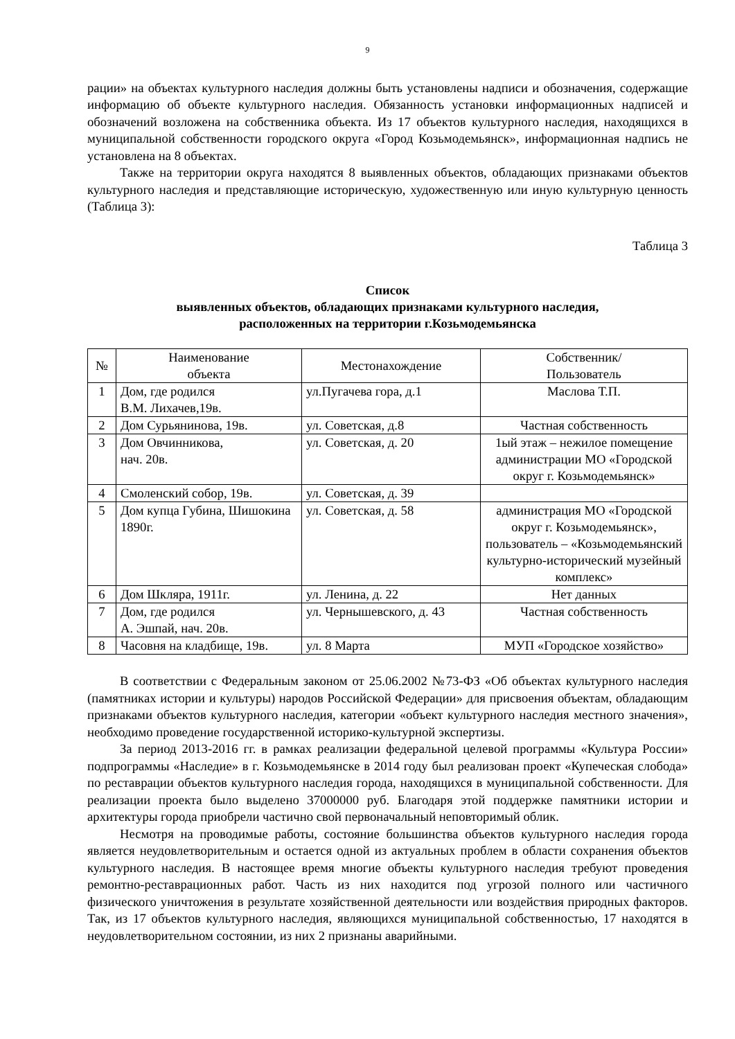9
рации» на объектах культурного наследия должны быть установлены надписи и обозначения, содержащие информацию об объекте культурного наследия. Обязанность установки информационных надписей и обозначений возложена на собственника объекта. Из 17 объектов культурного наследия, находящихся в муниципальной собственности городского округа «Город Козьмодемьянск», информационная надпись не установлена на 8 объектах.
Также на территории округа находятся 8 выявленных объектов, обладающих признаками объектов культурного наследия и представляющие историческую, художественную или иную культурную ценность (Таблица 3):
Таблица 3
Список
выявленных объектов, обладающих признаками культурного наследия,
расположенных на территории г.Козьмодемьянска
| № | Наименование объекта | Местонахождение | Собственник/ Пользователь |
| --- | --- | --- | --- |
| 1 | Дом, где родился В.М. Лихачев,19в. | ул.Пугачева гора, д.1 | Маслова Т.П. |
| 2 | Дом Сурьянинова, 19в. | ул. Советская, д.8 | Частная собственность |
| 3 | Дом Овчинникова, нач. 20в. | ул. Советская, д. 20 | 1ый этаж – нежилое помещение администрации МО «Городской округ г. Козьмодемьянск» |
| 4 | Смоленский собор, 19в. | ул. Советская, д. 39 | |
| 5 | Дом купца Губина, Шишокина 1890г. | ул. Советская, д. 58 | администрация МО «Городской округ г. Козьмодемьянск», пользователь – «Козьмодемьянский культурно-исторический музейный комплекс» |
| 6 | Дом Шкляра, 1911г. | ул. Ленина, д. 22 | Нет данных |
| 7 | Дом, где родился А. Эшпай, нач. 20в. | ул. Чернышевского, д. 43 | Частная собственность |
| 8 | Часовня на кладбище, 19в. | ул. 8 Марта | МУП «Городское хозяйство» |
В соответствии с Федеральным законом от 25.06.2002 №73-ФЗ «Об объектах культурного наследия (памятниках истории и культуры) народов Российской Федерации» для присвоения объектам, обладающим признаками объектов культурного наследия, категории «объект культурного наследия местного значения», необходимо проведение государственной историко-культурной экспертизы.
За период 2013-2016 гг. в рамках реализации федеральной целевой программы «Культура России» подпрограммы «Наследие» в г. Козьмодемьянске в 2014 году был реализован проект «Купеческая слобода» по реставрации объектов культурного наследия города, находящихся в муниципальной собственности. Для реализации проекта было выделено 37000000 руб. Благодаря этой поддержке памятники истории и архитектуры города приобрели частично свой первоначальный неповторимый облик.
Несмотря на проводимые работы, состояние большинства объектов культурного наследия города является неудовлетворительным и остается одной из актуальных проблем в области сохранения объектов культурного наследия. В настоящее время многие объекты культурного наследия требуют проведения ремонтно-реставрационных работ. Часть из них находится под угрозой полного или частичного физического уничтожения в результате хозяйственной деятельности или воздействия природных факторов. Так, из 17 объектов культурного наследия, являющихся муниципальной собственностью, 17 находятся в неудовлетворительном состоянии, из них 2 признаны аварийными.